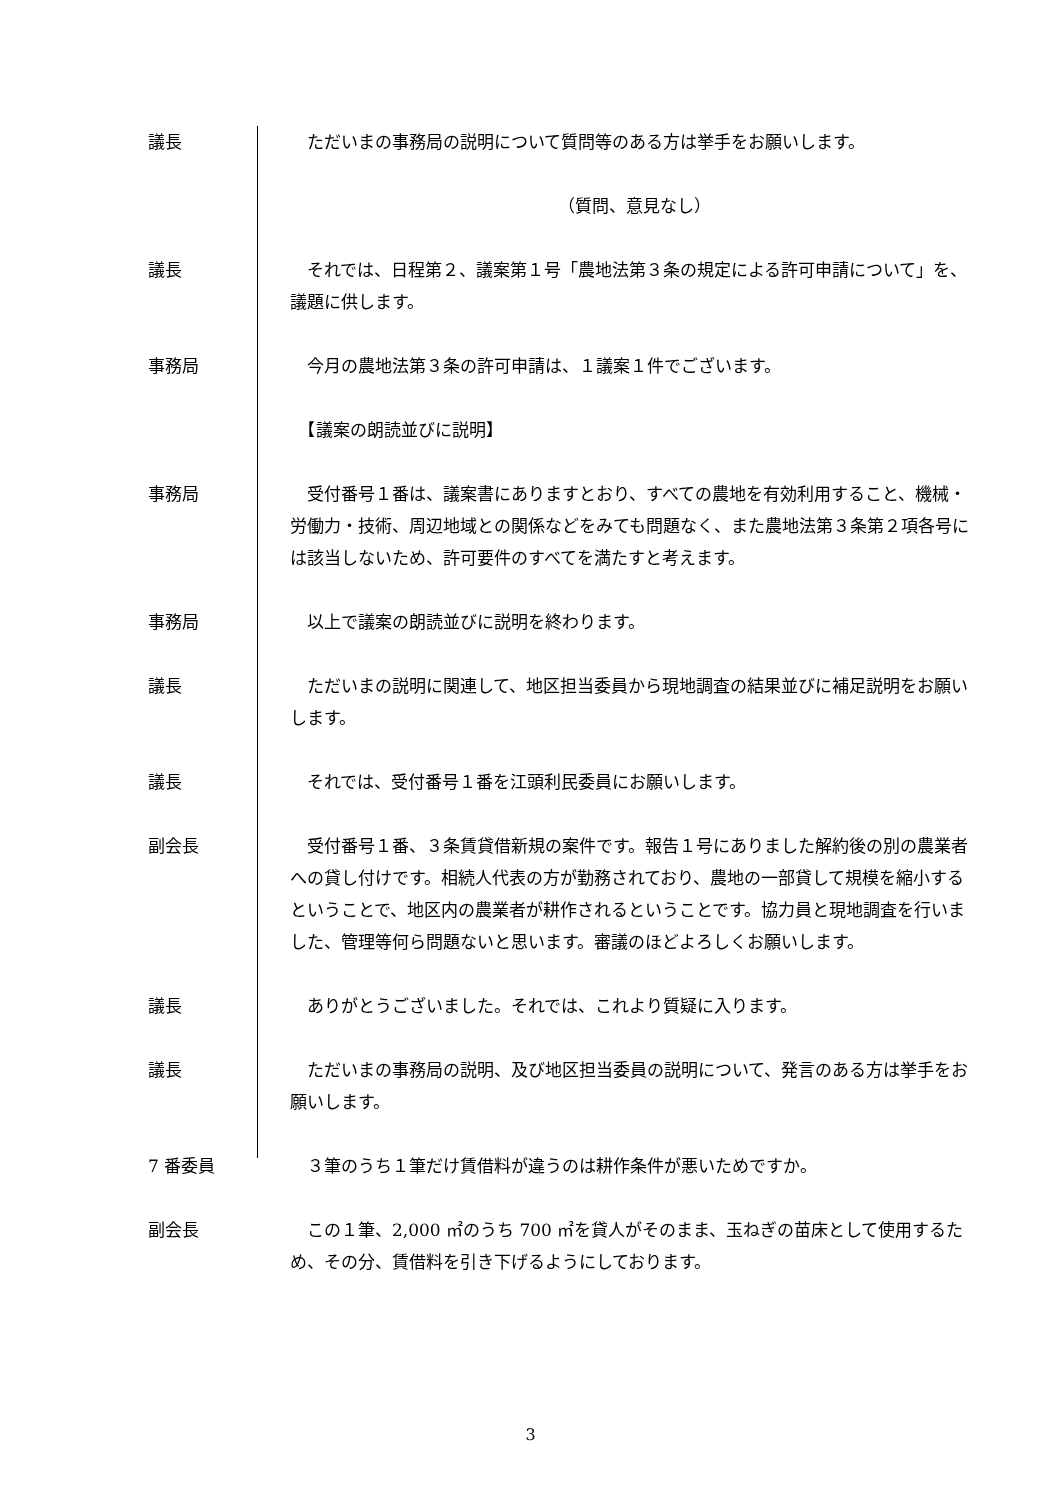議長 　ただいまの事務局の説明について質問等のある方は挙手をお願いします。
（質問、意見なし）
議長 　それでは、日程第２、議案第１号「農地法第３条の規定による許可申請について」を、議題に供します。
事務局 　今月の農地法第３条の許可申請は、１議案１件でございます。
　【議案の朗読並びに説明】
事務局 　受付番号１番は、議案書にありますとおり、すべての農地を有効利用すること、機械・労働力・技術、周辺地域との関係などをみても問題なく、また農地法第３条第２項各号には該当しないため、許可要件のすべてを満たすと考えます。
事務局 　以上で議案の朗読並びに説明を終わります。
議長 　ただいまの説明に関連して、地区担当委員から現地調査の結果並びに補足説明をお願いします。
議長 　それでは、受付番号１番を江頭利民委員にお願いします。
副会長 　受付番号１番、３条賃貸借新規の案件です。報告１号にありました解約後の別の農業者への貸し付けです。相続人代表の方が勤務されており、農地の一部貸して規模を縮小するということで、地区内の農業者が耕作されるということです。協力員と現地調査を行いました、管理等何ら問題ないと思います。審議のほどよろしくお願いします。
議長 　ありがとうございました。それでは、これより質疑に入ります。
議長 　ただいまの事務局の説明、及び地区担当委員の説明について、発言のある方は挙手をお願いします。
7 番委員 　３筆のうち１筆だけ賃借料が違うのは耕作条件が悪いためですか。
副会長 　この１筆、2,000 ㎡のうち 700 ㎡を貸人がそのまま、玉ねぎの苗床として使用するため、その分、賃借料を引き下げるようにしております。
3